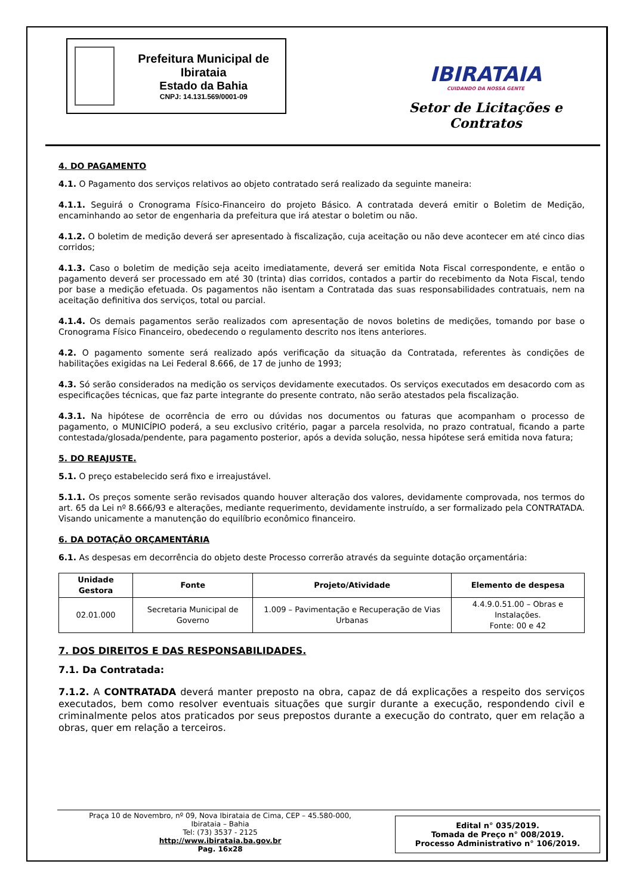Prefeitura Municipal de Ibirataia
Estado da Bahia
CNPJ: 14.131.569/0001-09
IBIRATAIA
CUIDANDO DA NOSSA GENTE
Setor de Licitações e Contratos
4. DO PAGAMENTO
4.1. O Pagamento dos serviços relativos ao objeto contratado será realizado da seguinte maneira:
4.1.1. Seguirá o Cronograma Físico-Financeiro do projeto Básico. A contratada deverá emitir o Boletim de Medição, encaminhando ao setor de engenharia da prefeitura que irá atestar o boletim ou não.
4.1.2. O boletim de medição deverá ser apresentado à fiscalização, cuja aceitação ou não deve acontecer em até cinco dias corridos;
4.1.3. Caso o boletim de medição seja aceito imediatamente, deverá ser emitida Nota Fiscal correspondente, e então o pagamento deverá ser processado em até 30 (trinta) dias corridos, contados a partir do recebimento da Nota Fiscal, tendo por base a medição efetuada. Os pagamentos não isentam a Contratada das suas responsabilidades contratuais, nem na aceitação definitiva dos serviços, total ou parcial.
4.1.4. Os demais pagamentos serão realizados com apresentação de novos boletins de medições, tomando por base o Cronograma Físico Financeiro, obedecendo o regulamento descrito nos itens anteriores.
4.2. O pagamento somente será realizado após verificação da situação da Contratada, referentes às condições de habilitações exigidas na Lei Federal 8.666, de 17 de junho de 1993;
4.3. Só serão considerados na medição os serviços devidamente executados. Os serviços executados em desacordo com as especificações técnicas, que faz parte integrante do presente contrato, não serão atestados pela fiscalização.
4.3.1. Na hipótese de ocorrência de erro ou dúvidas nos documentos ou faturas que acompanham o processo de pagamento, o MUNICÍPIO poderá, a seu exclusivo critério, pagar a parcela resolvida, no prazo contratual, ficando a parte contestada/glosada/pendente, para pagamento posterior, após a devida solução, nessa hipótese será emitida nova fatura;
5. DO REAJUSTE.
5.1. O preço estabelecido será fixo e irreajustável.
5.1.1. Os preços somente serão revisados quando houver alteração dos valores, devidamente comprovada, nos termos do art. 65 da Lei nº 8.666/93 e alterações, mediante requerimento, devidamente instruído, a ser formalizado pela CONTRATADA. Visando unicamente a manutenção do equilíbrio econômico financeiro.
6. DA DOTAÇÃO ORÇAMENTÁRIA
6.1. As despesas em decorrência do objeto deste Processo correrão através da seguinte dotação orçamentária:
| Unidade Gestora | Fonte | Projeto/Atividade | Elemento de despesa |
| --- | --- | --- | --- |
| 02.01.000 | Secretaria Municipal de Governo | 1.009 – Pavimentação e Recuperação de Vias Urbanas | 4.4.9.0.51.00 – Obras e Instalações. Fonte: 00 e 42 |
7. DOS DIREITOS E DAS RESPONSABILIDADES.
7.1. Da Contratada:
7.1.2. A CONTRATADA deverá manter preposto na obra, capaz de dá explicações a respeito dos serviços executados, bem como resolver eventuais situações que surgir durante a execução, respondendo civil e criminalmente pelos atos praticados por seus prepostos durante a execução do contrato, quer em relação a obras, quer em relação a terceiros.
Praça 10 de Novembro, nº 09, Nova Ibirataia de Cima, CEP – 45.580-000,
Ibirataia – Bahia
Tel: (73) 3537 - 2125
http://www.ibirataia.ba.gov.br
Pag. 16x28
Edital n° 035/2019.
Tomada de Preço n° 008/2019.
Processo Administrativo n° 106/2019.